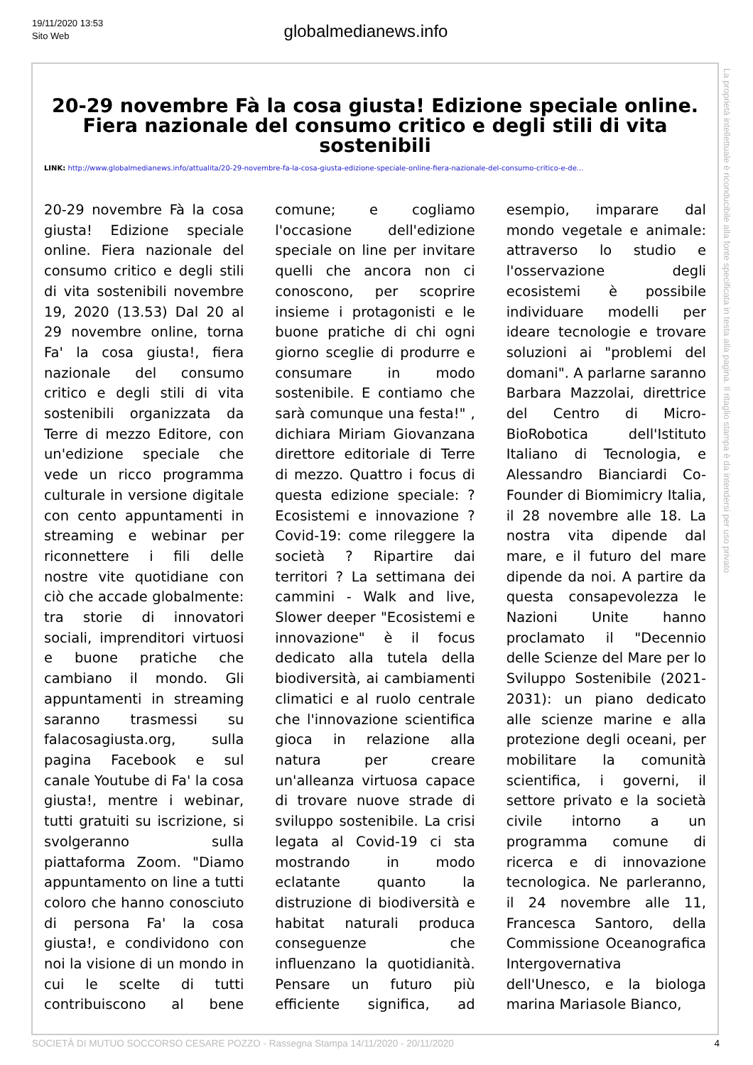19/11/2020 13:53
Sito Web
globalmedianews.info
20-29 novembre Fà la cosa giusta! Edizione speciale online. Fiera nazionale del consumo critico e degli stili di vita sostenibili
LINK: http://www.globalmedianews.info/attualita/20-29-novembre-fa-la-cosa-giusta-edizione-speciale-online-fiera-nazionale-del-consumo-critico-e-de...
20-29 novembre Fà la cosa giusta! Edizione speciale online. Fiera nazionale del consumo critico e degli stili di vita sostenibili novembre 19, 2020 (13.53) Dal 20 al 29 novembre online, torna Fa' la cosa giusta!, fiera nazionale del consumo critico e degli stili di vita sostenibili organizzata da Terre di mezzo Editore, con un'edizione speciale che vede un ricco programma culturale in versione digitale con cento appuntamenti in streaming e webinar per riconnettere i fili delle nostre vite quotidiane con ciò che accade globalmente: tra storie di innovatori sociali, imprenditori virtuosi e buone pratiche che cambiano il mondo. Gli appuntamenti in streaming saranno trasmessi su falacosagiusta.org, sulla pagina Facebook e sul canale Youtube di Fa' la cosa giusta!, mentre i webinar, tutti gratuiti su iscrizione, si svolgeranno sulla piattaforma Zoom. "Diamo appuntamento on line a tutti coloro che hanno conosciuto di persona Fa' la cosa giusta!, e condividono con noi la visione di un mondo in cui le scelte di tutti contribuiscono al bene comune; e cogliamo l'occasione dell'edizione speciale on line per invitare quelli che ancora non ci conoscono, per scoprire insieme i protagonisti e le buone pratiche di chi ogni giorno sceglie di produrre e consumare in modo sostenibile. E contiamo che sarà comunque una festa!" , dichiara Miriam Giovanzana direttore editoriale di Terre di mezzo. Quattro i focus di questa edizione speciale: ? Ecosistemi e innovazione ? Covid-19: come rileggere la società ? Ripartire dai territori ? La settimana dei cammini - Walk and live, Slower deeper "Ecosistemi e innovazione" è il focus dedicato alla tutela della biodiversità, ai cambiamenti climatici e al ruolo centrale che l'innovazione scientifica gioca in relazione alla natura per creare un'alleanza virtuosa capace di trovare nuove strade di sviluppo sostenibile. La crisi legata al Covid-19 ci sta mostrando in modo eclatante quanto la distruzione di biodiversità e habitat naturali produca conseguenze che influenzano la quotidianità. Pensare un futuro più efficiente significa, ad esempio, imparare dal mondo vegetale e animale: attraverso lo studio e l'osservazione degli ecosistemi è possibile individuare modelli per ideare tecnologie e trovare soluzioni ai "problemi del domani". A parlarne saranno Barbara Mazzolai, direttrice del Centro di Micro-BioRobotica dell'Istituto Italiano di Tecnologia, e Alessandro Bianciardi Co-Founder di Biomimicry Italia, il 28 novembre alle 18. La nostra vita dipende dal mare, e il futuro del mare dipende da noi. A partire da questa consapevolezza le Nazioni Unite hanno proclamato il "Decennio delle Scienze del Mare per lo Sviluppo Sostenibile (2021-2031): un piano dedicato alle scienze marine e alla protezione degli oceani, per mobilitare la comunità scientifica, i governi, il settore privato e la società civile intorno a un programma comune di ricerca e di innovazione tecnologica. Ne parleranno, il 24 novembre alle 11, Francesca Santoro, della Commissione Oceanografica Intergovernativa dell'Unesco, e la biologa marina Mariasole Bianco,
La proprietà intellettuale è riconducibile alla fonte specificata in testa alla pagina. Il ritaglio stampa è da intendersi per uso privato
SOCIETÀ DI MUTUO SOCCORSO CESARE POZZO - Rassegna Stampa 14/11/2020 - 20/11/2020 4